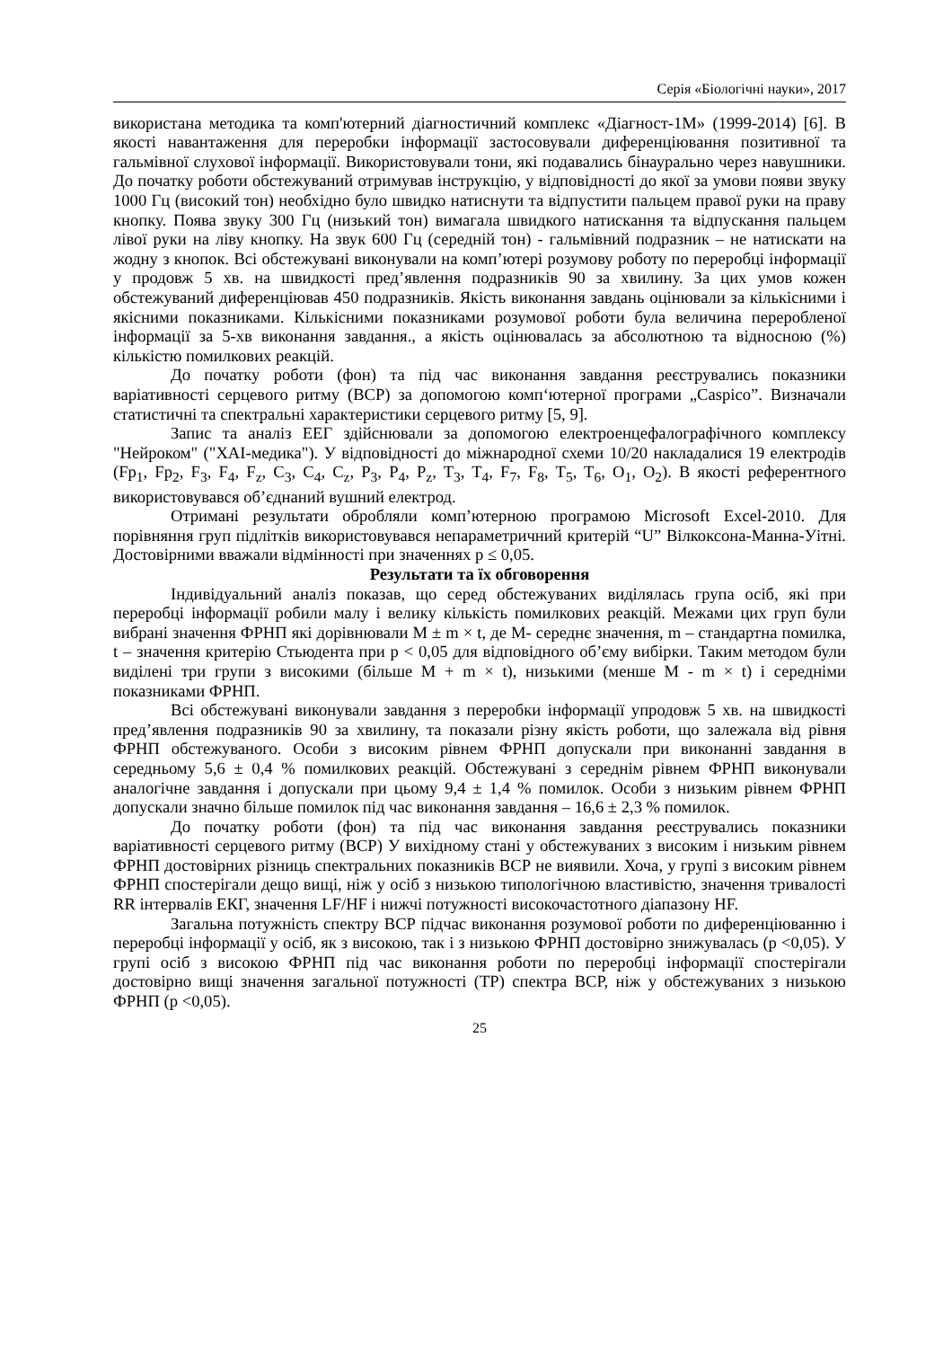Серія «Біологічні науки», 2017
використана методика та комп'ютерний діагностичний комплекс «Діагност-1М» (1999-2014) [6]. В якості навантаження для переробки інформації застосовували диференціювання позитивної та гальмівної слухової інформації. Використовували тони, які подавались бінаурально через навушники. До початку роботи обстежуваний отримував інструкцію, у відповідності до якої за умови появи звуку 1000 Гц (високий тон) необхідно було швидко натиснути та відпустити пальцем правої руки на праву кнопку. Поява звуку 300 Гц (низький тон) вимагала швидкого натискання та відпускання пальцем лівої руки на ліву кнопку. На звук 600 Гц (середній тон) - гальмівний подразник – не натискати на жодну з кнопок. Всі обстежувані виконували на комп’ютері розумову роботу по переробці інформації у продовж 5 хв. на швидкості пред’явлення подразників 90 за хвилину. За цих умов кожен обстежуваний диференціював 450 подразників. Якість виконання завдань оцінювали за кількісними і якісними показниками. Кількісними показниками розумової роботи була величина переробленої інформації за 5-хв виконання завдання., а якість оцінювалась за абсолютною та відносною (%) кількістю помилкових реакцій.
До початку роботи (фон) та під час виконання завдання реєструвались показники варіативності серцевого ритму (ВСР) за допомогою комп‘ютерної програми „Caspico”. Визначали статистичні та спектральні характеристики серцевого ритму [5, 9].
Запис та аналіз ЕЕГ здійснювали за допомогою електроенцефалографічного комплексу "Нейроком" ("ХАІ-медика"). У відповідності до міжнародної схеми 10/20 накладалися 19 електродів (Fp<sub>1</sub>, Fp<sub>2</sub>, F<sub>3</sub>, F<sub>4</sub>, F<sub>z</sub>, C<sub>3</sub>, C<sub>4</sub>, C<sub>z</sub>, P<sub>3</sub>, P<sub>4</sub>, P<sub>z</sub>, T<sub>3</sub>, T<sub>4</sub>, F<sub>7</sub>, F<sub>8</sub>, T<sub>5</sub>, T<sub>6</sub>, O<sub>1</sub>, O<sub>2</sub>). В якості референтного використовувався об’єднаний вушний електрод.
Отримані результати обробляли комп’ютерною програмою Microsoft Excel-2010. Для порівняння груп підлітків використовувався непараметричний критерій “U” Вілкоксона-Манна-Уітні. Достовірними вважали відмінності при значеннях p ≤ 0,05.
Результати та їх обговорення
Індивідуальний аналіз показав, що серед обстежуваних виділялась група осіб, які при переробці інформації робили малу і велику кількість помилкових реакцій. Межами цих груп були вибрані значення ФРНП які дорівнювали M ± m × t, де M- середнє значення, m – стандартна помилка, t – значення критерію Стьюдента при p < 0,05 для відповідного об’єму вибірки. Таким методом були виділені три групи з високими (більше M + m × t), низькими (менше M - m × t) і середніми показниками ФРНП.
Всі обстежувані виконували завдання з переробки інформації упродовж 5 хв. на швидкості пред’явлення подразників 90 за хвилину, та показали різну якість роботи, що залежала від рівня ФРНП обстежуваного. Особи з високим рівнем ФРНП допускали при виконанні завдання в середньому 5,6 ± 0,4 % помилкових реакцій. Обстежувані з середнім рівнем ФРНП виконували аналогічне завдання і допускали при цьому 9,4 ± 1,4 % помилок. Особи з низьким рівнем ФРНП допускали значно більше помилок під час виконання завдання – 16,6 ± 2,3 % помилок.
До початку роботи (фон) та під час виконання завдання реєструвались показники варіативності серцевого ритму (ВСР) У вихідному стані у обстежуваних з високим і низьким рівнем ФРНП достовірних різниць спектральних показників ВСР не виявили. Хоча, у групі з високим рівнем ФРНП спостерігали дещо вищі, ніж у осіб з низькою типологічною властивістю, значення тривалості RR інтервалів ЕКГ, значення LF/HF і нижчі потужності високочастотного діапазону HF.
Загальна потужність спектру ВСР підчас виконання розумової роботи по диференціюванню і переробці інформації у осіб, як з високою, так і з низькою ФРНП достовірно знижувалась (p <0,05). У групі осіб з високою ФРНП під час виконання роботи по переробці інформації спостерігали достовірно вищі значення загальної потужності (TP) спектра ВСР, ніж у обстежуваних з низькою ФРНП (p <0,05).
25